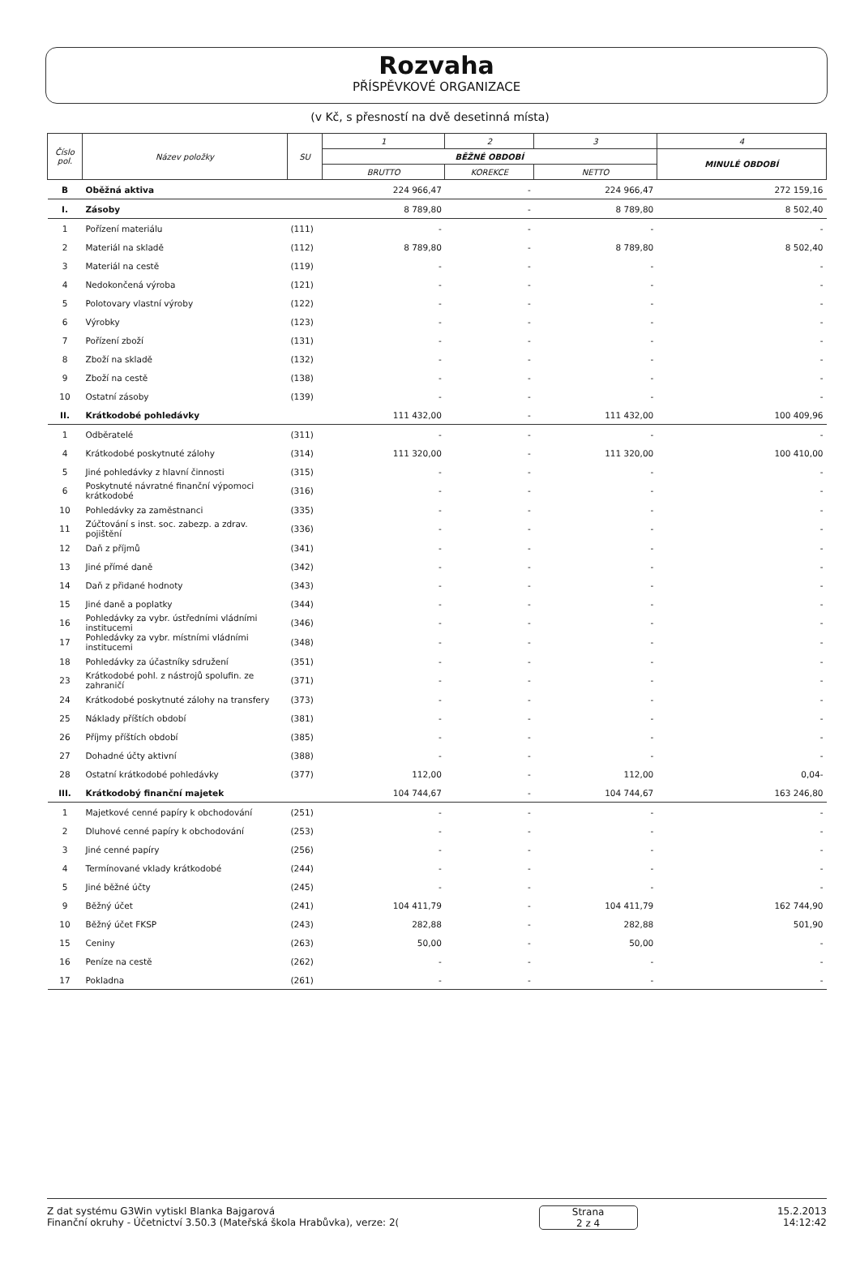Rozvaha
PŘÍSPĚVKOVÉ ORGANIZACE
(v Kč, s přesností na dvě desetinná místa)
| Číslo pol. | Název položky | SU | 1 | 2 | 3 | 4 |
| --- | --- | --- | --- | --- | --- | --- |
| | | | BĚŽNÉ OBDOBÍ | | | MINULÉ OBDOBÍ |
| | | | BRUTTO | KOREKCE | NETTO | |
| B | Oběžná aktiva | | 224 966,47 | - | 224 966,47 | 272 159,16 |
| I. | Zásoby | | 8 789,80 | - | 8 789,80 | 8 502,40 |
| 1 | Pořízení materiálu | (111) | - | - | - | - |
| 2 | Materiál na skladě | (112) | 8 789,80 | - | 8 789,80 | 8 502,40 |
| 3 | Materiál na cestě | (119) | - | - | - | - |
| 4 | Nedokončená výroba | (121) | - | - | - | - |
| 5 | Polotovary vlastní výroby | (122) | - | - | - | - |
| 6 | Výrobky | (123) | - | - | - | - |
| 7 | Pořízení zboží | (131) | - | - | - | - |
| 8 | Zboží na skladě | (132) | - | - | - | - |
| 9 | Zboží na cestě | (138) | - | - | - | - |
| 10 | Ostatní zásoby | (139) | - | - | - | - |
| II. | Krátkodobé pohledávky | | 111 432,00 | - | 111 432,00 | 100 409,96 |
| 1 | Odběratelé | (311) | - | - | - | - |
| 4 | Krátkodobé poskytnuté zálohy | (314) | 111 320,00 | - | 111 320,00 | 100 410,00 |
| 5 | Jiné pohledávky z hlavní činnosti | (315) | - | - | - | - |
| 6 | Poskytnuté návratné finanční výpomoci krátkodobé | (316) | - | - | - | - |
| 10 | Pohledávky za zaměstnanci | (335) | - | - | - | - |
| 11 | Zúčtování s inst. soc. zabezp. a zdrav. pojištění | (336) | - | - | - | - |
| 12 | Daň z příjmů | (341) | - | - | - | - |
| 13 | Jiné přímé daně | (342) | - | - | - | - |
| 14 | Daň z přidané hodnoty | (343) | - | - | - | - |
| 15 | Jiné daně a poplatky | (344) | - | - | - | - |
| 16 | Pohledávky za vybr. ústředními vládními institucemi | (346) | - | - | - | - |
| 17 | Pohledávky za vybr. místními vládními institucemi | (348) | - | - | - | - |
| 18 | Pohledávky za účastníky sdružení | (351) | - | - | - | - |
| 23 | Krátkodobé pohl. z nástrojů spolufin. ze zahraničí | (371) | - | - | - | - |
| 24 | Krátkodobé poskytnuté zálohy na transfery | (373) | - | - | - | - |
| 25 | Náklady příštích období | (381) | - | - | - | - |
| 26 | Příjmy příštích období | (385) | - | - | - | - |
| 27 | Dohadné účty aktivní | (388) | - | - | - | - |
| 28 | Ostatní krátkodobé pohledávky | (377) | 112,00 | - | 112,00 | 0,04- |
| III. | Krátkodobý finanční majetek | | 104 744,67 | - | 104 744,67 | 163 246,80 |
| 1 | Majetkové cenné papíry k obchodování | (251) | - | - | - | - |
| 2 | Dluhové cenné papíry k obchodování | (253) | - | - | - | - |
| 3 | Jiné cenné papíry | (256) | - | - | - | - |
| 4 | Termínované vklady krátkodobé | (244) | - | - | - | - |
| 5 | Jiné běžné účty | (245) | - | - | - | - |
| 9 | Běžný účet | (241) | 104 411,79 | - | 104 411,79 | 162 744,90 |
| 10 | Běžný účet FKSP | (243) | 282,88 | - | 282,88 | 501,90 |
| 15 | Ceniny | (263) | 50,00 | - | 50,00 | - |
| 16 | Peníze na cestě | (262) | - | - | - | - |
| 17 | Pokladna | (261) | - | - | - | - |
Z dat systému G3Win vytiskl Blanka Bajgarová
Finanční okruhy - Účetnictví 3.50.3 (Mateřská škola Hrabůvka), verze: 2(
Strana
2 z 4
15.2.2013
14:12:42